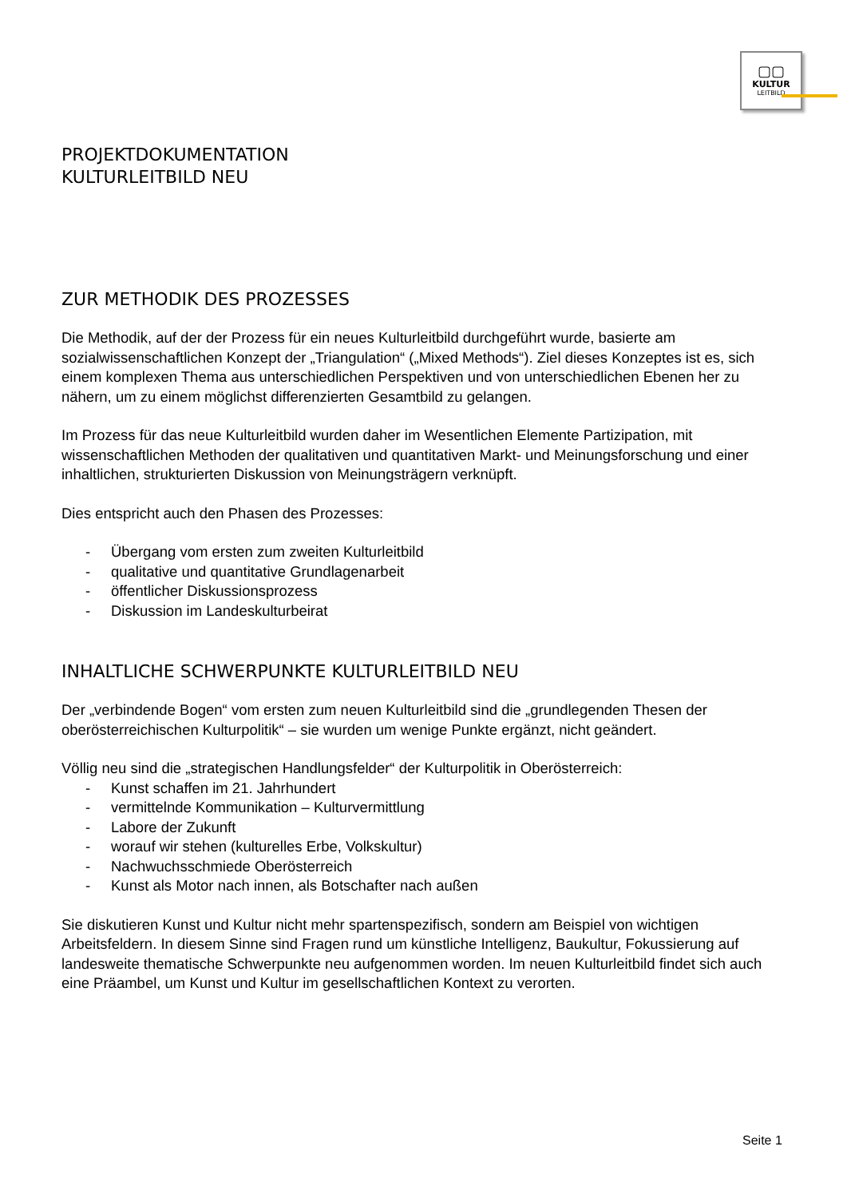▢▢
KULTUR
LEITBILD
PROJEKTDOKUMENTATION
KULTURLEITBILD NEU
ZUR METHODIK DES PROZESSES
Die Methodik, auf der der Prozess für ein neues Kulturleitbild durchgeführt wurde, basierte am sozialwissenschaftlichen Konzept der „Triangulation“ („Mixed Methods“). Ziel dieses Konzeptes ist es, sich einem komplexen Thema aus unterschiedlichen Perspektiven und von unterschiedlichen Ebenen her zu nähern, um zu einem möglichst differenzierten Gesamtbild zu gelangen.
Im Prozess für das neue Kulturleitbild wurden daher im Wesentlichen Elemente Partizipation, mit wissenschaftlichen Methoden der qualitativen und quantitativen Markt- und Meinungsforschung und einer inhaltlichen, strukturierten Diskussion von Meinungsträgern verknüpft.
Dies entspricht auch den Phasen des Prozesses:
- Übergang vom ersten zum zweiten Kulturleitbild
- qualitative und quantitative Grundlagenarbeit
- öffentlicher Diskussionsprozess
- Diskussion im Landeskulturbeirat
INHALTLICHE SCHWERPUNKTE KULTURLEITBILD NEU
Der „verbindende Bogen“ vom ersten zum neuen Kulturleitbild sind die „grundlegenden Thesen der oberösterreichischen Kulturpolitik“ – sie wurden um wenige Punkte ergänzt, nicht geändert.
Völlig neu sind die „strategischen Handlungsfelder“ der Kulturpolitik in Oberösterreich:
- Kunst schaffen im 21. Jahrhundert
- vermittelnde Kommunikation – Kulturvermittlung
- Labore der Zukunft
- worauf wir stehen (kulturelles Erbe, Volkskultur)
- Nachwuchsschmiede Oberösterreich
- Kunst als Motor nach innen, als Botschafter nach außen
Sie diskutieren Kunst und Kultur nicht mehr spartenspezifisch, sondern am Beispiel von wichtigen Arbeitsfeldern. In diesem Sinne sind Fragen rund um künstliche Intelligenz, Baukultur, Fokussierung auf landesweite thematische Schwerpunkte neu aufgenommen worden. Im neuen Kulturleitbild findet sich auch eine Präambel, um Kunst und Kultur im gesellschaftlichen Kontext zu verorten.
Seite 1